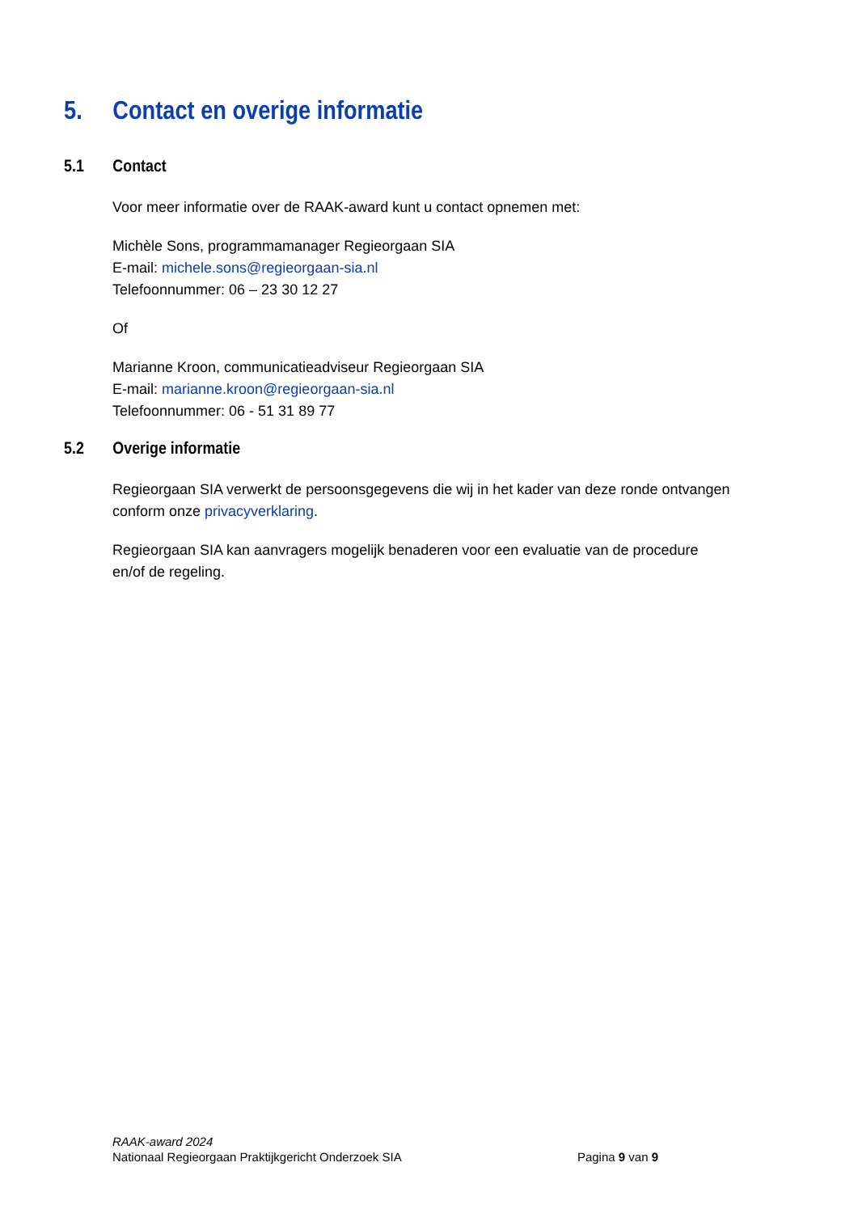5. Contact en overige informatie
5.1 Contact
Voor meer informatie over de RAAK-award kunt u contact opnemen met:
Michèle Sons, programmamanager Regieorgaan SIA
E-mail: michele.sons@regieorgaan-sia.nl
Telefoonnummer: 06 – 23 30 12 27
Of
Marianne Kroon, communicatieadviseur Regieorgaan SIA
E-mail: marianne.kroon@regieorgaan-sia.nl
Telefoonnummer: 06 - 51 31 89 77
5.2 Overige informatie
Regieorgaan SIA verwerkt de persoonsgegevens die wij in het kader van deze ronde ontvangen
conform onze privacyverklaring.
Regieorgaan SIA kan aanvragers mogelijk benaderen voor een evaluatie van de procedure
en/of de regeling.
RAAK-award 2024
Nationaal Regieorgaan Praktijkgericht Onderzoek SIA Pagina 9 van 9